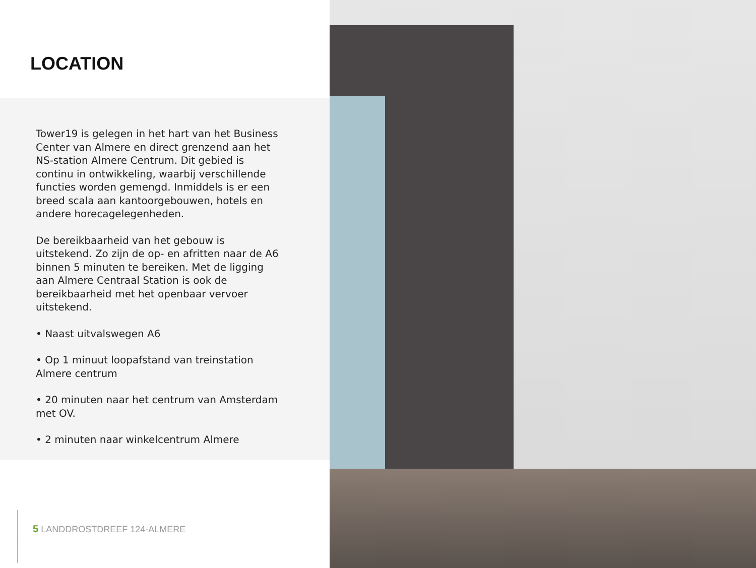LOCATION
Tower19 is gelegen in het hart van het Business Center van Almere en direct grenzend aan het NS-station Almere Centrum. Dit gebied is continu in ontwikkeling, waarbij verschillende functies worden gemengd. Inmiddels is er een breed scala aan kantoorgebouwen, hotels en andere horecagelegenheden.
De bereikbaarheid van het gebouw is uitstekend. Zo zijn de op- en afritten naar de A6 binnen 5 minuten te bereiken. Met de ligging aan Almere Centraal Station is ook de bereikbaarheid met het openbaar vervoer uitstekend.
• Naast uitvalswegen A6
• Op 1 minuut loopafstand van treinstation Almere centrum
• 20 minuten naar het centrum van Amsterdam met OV.
• 2 minuten naar winkelcentrum Almere
5 LANDDROSTDREEF 124-ALMERE